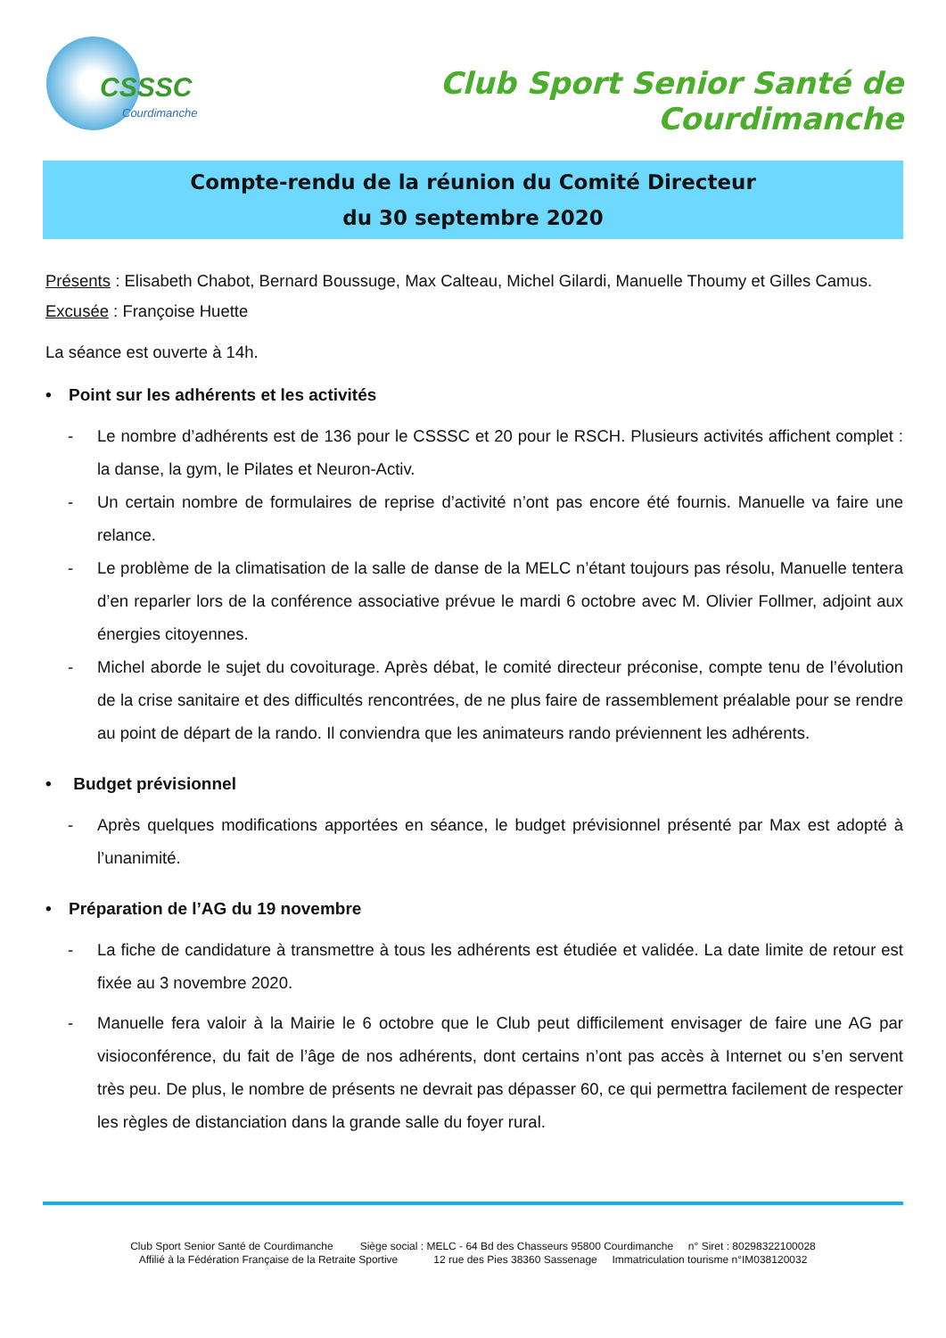CSSSC
Courdimanche
Club Sport Senior Santé de Courdimanche
Compte-rendu de la réunion du Comité Directeur
du 30 septembre 2020
Présents : Elisabeth Chabot, Bernard Boussuge, Max Calteau, Michel Gilardi, Manuelle Thoumy et Gilles Camus.
Excusée : Françoise Huette
La séance est ouverte à 14h.
• Point sur les adhérents et les activités
- Le nombre d’adhérents est de 136 pour le CSSSC et 20 pour le RSCH. Plusieurs activités affichent complet : la danse, la gym, le Pilates et Neuron-Activ.
- Un certain nombre de formulaires de reprise d’activité n’ont pas encore été fournis. Manuelle va faire une relance.
- Le problème de la climatisation de la salle de danse de la MELC n’étant toujours pas résolu, Manuelle tentera d’en reparler lors de la conférence associative prévue le mardi 6 octobre avec M. Olivier Follmer, adjoint aux énergies citoyennes.
- Michel aborde le sujet du covoiturage. Après débat, le comité directeur préconise, compte tenu de l’évolution de la crise sanitaire et des difficultés rencontrées, de ne plus faire de rassemblement préalable pour se rendre au point de départ de la rando. Il conviendra que les animateurs rando préviennent les adhérents.
• Budget prévisionnel
- Après quelques modifications apportées en séance, le budget prévisionnel présenté par Max est adopté à l’unanimité.
• Préparation de l’AG du 19 novembre
- La fiche de candidature à transmettre à tous les adhérents est étudiée et validée. La date limite de retour est fixée au 3 novembre 2020.
- Manuelle fera valoir à la Mairie le 6 octobre que le Club peut difficilement envisager de faire une AG par visioconférence, du fait de l’âge de nos adhérents, dont certains n’ont pas accès à Internet ou s’en servent très peu. De plus, le nombre de présents ne devrait pas dépasser 60, ce qui permettra facilement de respecter les règles de distanciation dans la grande salle du foyer rural.
Club Sport Senior Santé de Courdimanche Siège social : MELC - 64 Bd des Chasseurs 95800 Courdimanche n° Siret : 80298322100028
Affilié à la Fédération Française de la Retraite Sportive 12 rue des Pies 38360 Sassenage Immatriculation tourisme n°IM038120032